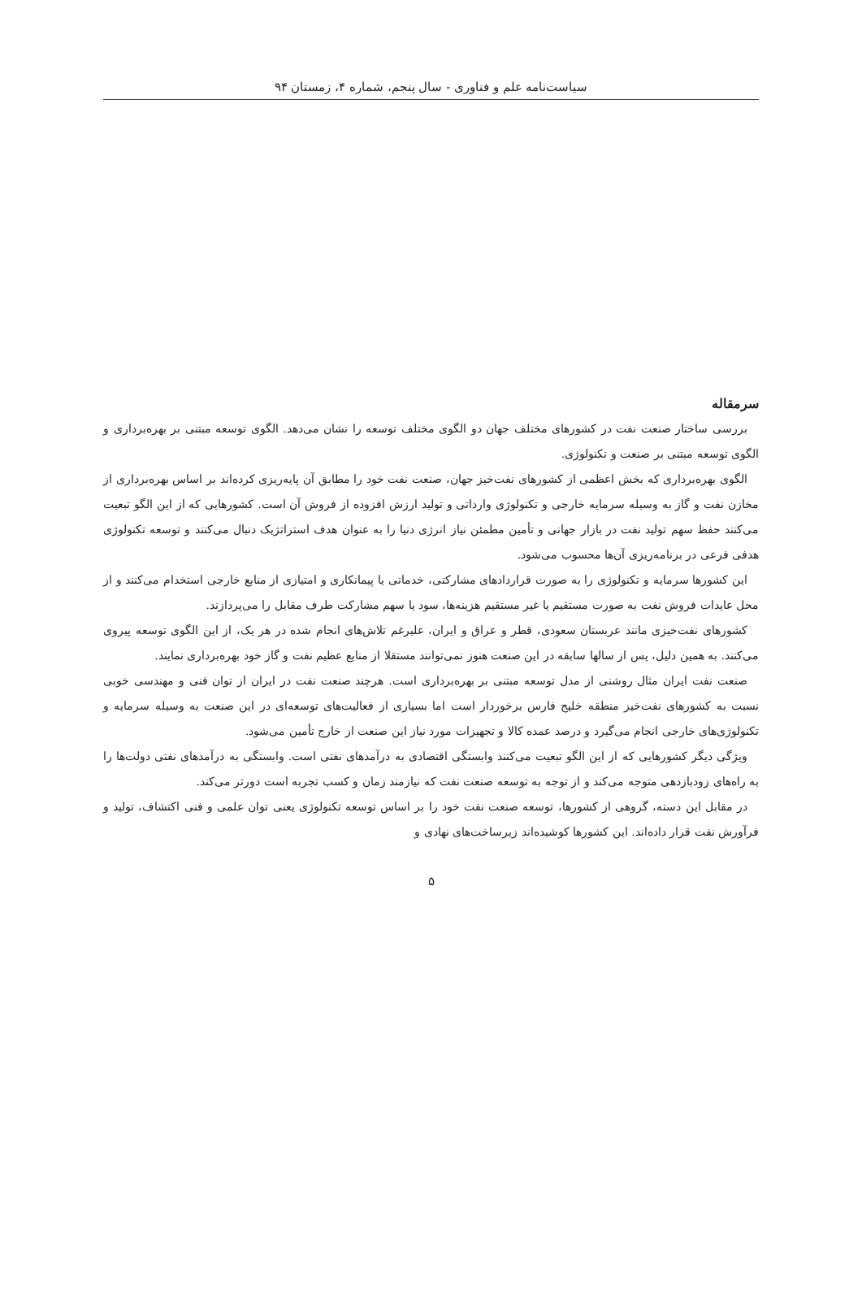سیاست‌نامه علم و فناوری - سال پنجم، شماره ۴، زمستان ۹۴
سرمقاله
بررسی ساختار صنعت نفت در کشورهای مختلف جهان دو الگوی مختلف توسعه را نشان می‌دهد. الگوی توسعه مبتنی بر بهره‌برداری و الگوی توسعه مبتنی بر صنعت و تکنولوژی.
الگوی بهره‌برداری که بخش اعظمی از کشورهای نفت‌خیز جهان، صنعت نفت خود را مطابق آن پایه‌ریزی کرده‌اند بر اساس بهره‌برداری از مخازن نفت و گاز به وسیله سرمایه خارجی و تکنولوژی وارداتی و تولید ارزش افزوده از فروش آن است. کشورهایی که از این الگو تبعیت می‌کنند حفظ سهم تولید نفت در بازار جهانی و تأمین مطمئن نیاز انرژی دنیا را به عنوان هدف استراتژیک دنبال می‌کنند و توسعه تکنولوژی هدفی فرعی در برنامه‌ریزی آن‌ها محسوب می‌شود.
این کشورها سرمایه و تکنولوژی را به صورت قراردادهای مشارکتی، خدماتی یا پیمانکاری و امتیازی از منابع خارجی استخدام می‌کنند و از محل عایدات فروش نفت به صورت مستقیم یا غیر مستقیم هزینه‌ها، سود یا سهم مشارکت طرف مقابل را می‌پردازند.
کشورهای نفت‌خیزی مانند عربستان سعودی، قطر و عراق و ایران، علیرغم تلاش‌های انجام شده در هر یک، از این الگوی توسعه پیروی می‌کنند. به همین دلیل، پس از سالها سابقه در این صنعت هنوز نمی‌توانند مستقلا از منابع عظیم نفت و گاز خود بهره‌برداری نمایند.
صنعت نفت ایران مثال روشنی از مدل توسعه مبتنی بر بهره‌برداری است. هرچند صنعت نفت در ایران از توان فنی و مهندسی خوبی نسبت به کشورهای نفت‌خیز منطقه خلیج فارس برخوردار است اما بسیاری از فعالیت‌های توسعه‌ای در این صنعت به وسیله سرمایه و تکنولوژی‌های خارجی انجام می‌گیرد و درصد عمده کالا و تجهیزات مورد نیاز این صنعت از خارج تأمین می‌شود.
ویژگی دیگر کشورهایی که از این الگو تبعیت می‌کنند وابستگی اقتصادی به درآمدهای نفتی است. وابستگی به درآمدهای نفتی دولت‌ها را به راه‌های زودبازدهی متوجه می‌کند و از توجه به توسعه صنعت نفت که نیازمند زمان و کسب تجربه است دورتر می‌کند.
در مقابل این دسته، گروهی از کشورها، توسعه صنعت نفت خود را بر اساس توسعه تکنولوژی یعنی توان علمی و فنی اکتشاف، تولید و فرآورش نفت قرار داده‌اند. این کشورها کوشیده‌اند زیرساخت‌های نهادی و
۵